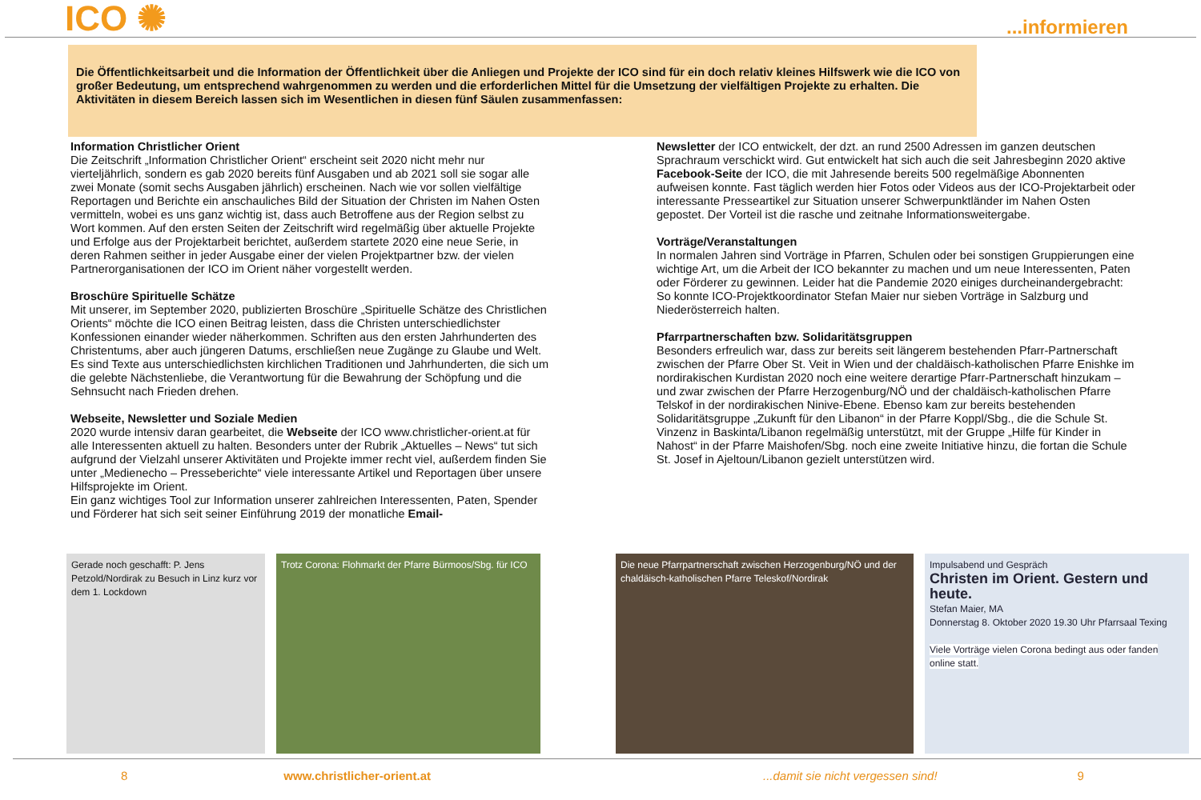ICO ✺
...informieren
Die Öffentlichkeitsarbeit und die Information der Öffentlichkeit über die Anliegen und Projekte der ICO sind für ein doch relativ kleines Hilfswerk wie die ICO von großer Bedeutung, um entsprechend wahrgenommen zu werden und die erforderlichen Mittel für die Umsetzung der vielfältigen Projekte zu erhalten. Die Aktivitäten in diesem Bereich lassen sich im Wesentlichen in diesen fünf Säulen zusammenfassen:
Information Christlicher Orient
Die Zeitschrift „Information Christlicher Orient“ erscheint seit 2020 nicht mehr nur vierteljährlich, sondern es gab 2020 bereits fünf Ausgaben und ab 2021 soll sie sogar alle zwei Monate (somit sechs Ausgaben jährlich) erscheinen. Nach wie vor sollen vielfältige Reportagen und Berichte ein anschauliches Bild der Situation der Christen im Nahen Osten vermitteln, wobei es uns ganz wichtig ist, dass auch Betroffene aus der Region selbst zu Wort kommen. Auf den ersten Seiten der Zeitschrift wird regelmäßig über aktuelle Projekte und Erfolge aus der Projektarbeit berichtet, außerdem startete 2020 eine neue Serie, in deren Rahmen seither in jeder Ausgabe einer der vielen Projektpartner bzw. der vielen Partnerorganisationen der ICO im Orient näher vorgestellt werden.
Broschüre Spirituelle Schätze
Mit unserer, im September 2020, publizierten Broschüre „Spirituelle Schätze des Christlichen Orients“ möchte die ICO einen Beitrag leisten, dass die Christen unterschiedlichster Konfessionen einander wieder näherkommen. Schriften aus den ersten Jahrhunderten des Christentums, aber auch jüngeren Datums, erschließen neue Zugänge zu Glaube und Welt. Es sind Texte aus unterschiedlichsten kirchlichen Traditionen und Jahrhunderten, die sich um die gelebte Nächstenliebe, die Verantwortung für die Bewahrung der Schöpfung und die Sehnsucht nach Frieden drehen.
Webseite, Newsletter und Soziale Medien
2020 wurde intensiv daran gearbeitet, die Webseite der ICO www.christlicher-orient.at für alle Interessenten aktuell zu halten. Besonders unter der Rubrik „Aktuelles – News“ tut sich aufgrund der Vielzahl unserer Aktivitäten und Projekte immer recht viel, außerdem finden Sie unter „Medienecho – Presseberichte“ viele interessante Artikel und Reportagen über unsere Hilfsprojekte im Orient.
Ein ganz wichtiges Tool zur Information unserer zahlreichen Interessenten, Paten, Spender und Förderer hat sich seit seiner Einführung 2019 der monatliche Email-
Newsletter der ICO entwickelt, der dzt. an rund 2500 Adressen im ganzen deutschen Sprachraum verschickt wird. Gut entwickelt hat sich auch die seit Jahresbeginn 2020 aktive Facebook-Seite der ICO, die mit Jahresende bereits 500 regelmäßige Abonnenten aufweisen konnte. Fast täglich werden hier Fotos oder Videos aus der ICO-Projektarbeit oder interessante Presseartikel zur Situation unserer Schwerpunktländer im Nahen Osten gepostet. Der Vorteil ist die rasche und zeitnahe Informationsweitergabe.
Vorträge/Veranstaltungen
In normalen Jahren sind Vorträge in Pfarren, Schulen oder bei sonstigen Gruppierungen eine wichtige Art, um die Arbeit der ICO bekannter zu machen und um neue Interessenten, Paten oder Förderer zu gewinnen. Leider hat die Pandemie 2020 einiges durcheinandergebracht: So konnte ICO-Projektkoordinator Stefan Maier nur sieben Vorträge in Salzburg und Niederösterreich halten.
Pfarrpartnerschaften bzw. Solidaritätsgruppen
Besonders erfreulich war, dass zur bereits seit längerem bestehenden Pfarr-Partnerschaft zwischen der Pfarre Ober St. Veit in Wien und der chaldäisch-katholischen Pfarre Enishke im nordirakischen Kurdistan 2020 noch eine weitere derartige Pfarr-Partnerschaft hinzukam – und zwar zwischen der Pfarre Herzogenburg/NÖ und der chaldäisch-katholischen Pfarre Telskof in der nordirakischen Ninive-Ebene. Ebenso kam zur bereits bestehenden Solidaritätsgruppe „Zukunft für den Libanon“ in der Pfarre Koppl/Sbg., die die Schule St. Vinzenz in Baskinta/Libanon regelmäßig unterstützt, mit der Gruppe „Hilfe für Kinder in Nahost“ in der Pfarre Maishofen/Sbg. noch eine zweite Initiative hinzu, die fortan die Schule St. Josef in Ajeltoun/Libanon gezielt unterstützen wird.
Gerade noch geschafft: P. Jens Petzold/Nordirak zu Besuch in Linz kurz vor dem 1. Lockdown
Trotz Corona: Flohmarkt der Pfarre Bürmoos/Sbg. für ICO
Die neue Pfarrpartnerschaft zwischen Herzogenburg/NÖ und der chaldäisch-katholischen Pfarre Teleskof/Nordirak
Impulsabend und Gespräch
Christen im Orient. Gestern und heute.
Stefan Maier, MA
Donnerstag 8. Oktober 2020 19.30 Uhr Pfarrsaal Texing
Viele Vorträge vielen Corona bedingt aus oder fanden online statt.
8 www.christlicher-orient.at...damit sie nicht vergessen sind! 9